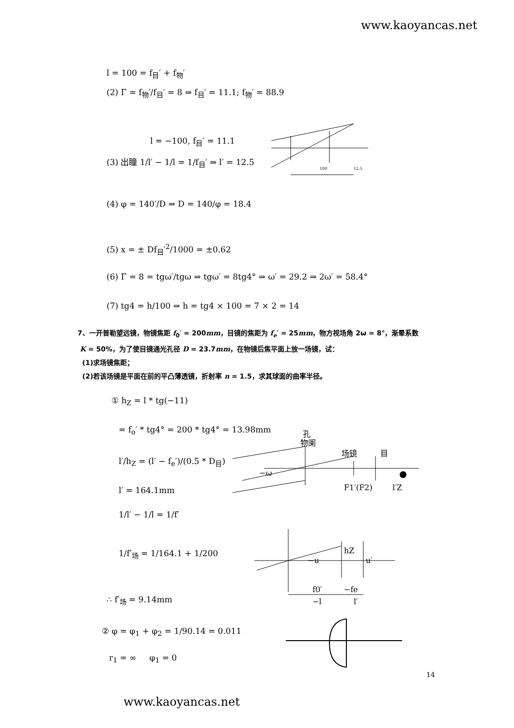www.kaoyancas.net
l = 100 = f<sub>目</sub>′ + f<sub>物</sub>′
(2) Γ = f<sub>物</sub>′/f<sub>目</sub>′ = 8 ⇒ f<sub>目</sub>′ = 11.1; f<sub>物</sub>′ = 88.9
l = −100, f<sub>目</sub>′ = 11.1
(3) 出瞳 1/l′ − 1/l = 1/f<sub>目</sub>′ ⇒ l′ = 12.5
100
12.5
(4) φ = 140′/D ⇒ D = 140/φ = 18.4
(5) x = ± Df<sub>目</sub>′<sup>2</sup>/1000 = ±0.62
(6) Γ = 8 = tgω′/tgω ⇒ tgω′ = 8tg4° ⇒ ω′ = 29.2 ⇒ 2ω′ = 58.4°
(7) tg4 = h/100 ⇒ h = tg4 × 100 = 7 × 2 = 14
7、一开普勒望远镜，物镜焦距 f<sub>0</sub>′ = 200mm，目镜的焦距为 f<sub>e</sub>′ = 25mm，物方视场角 2ω = 8°，渐晕系数
K = 50%，为了使目镜通光孔径 D = 23.7mm，在物镜后焦平面上放一场镜，试：
(1)求场镜焦距；
(2)若该场镜是平面在前的平凸薄透镜，折射率 n = 1.5，求其球面的曲率半径。
① h<sub>Z</sub> = l * tg(−11)
= f<sub>o</sub>′ * tg4° = 200 * tg4° = 13.98mm
l′/h<sub>Z</sub> = (l′ − f<sub>e</sub>′)/(0.5 * D<sub>目</sub>)
l′ = 164.1mm
1/l′ − 1/l = 1/f′
1/f′<sub>场</sub> = 1/164.1 + 1/200
∴ f′<sub>场</sub> = 9.14mm
② φ = φ<sub>1</sub> + φ<sub>2</sub> = 1/90.14 = 0.011
r<sub>1</sub> = ∞ φ<sub>1</sub> = 0
孔
物阑
场镜
目
−ω
F1′(F2)
l′Z
−u
hZ
u′
f0′
−fe
−l
l′
14
www.kaoyancas.net